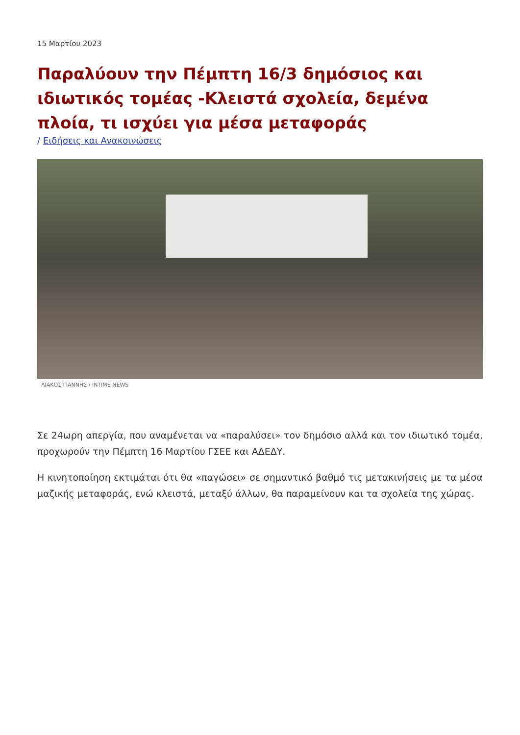15 Μαρτίου 2023
Παραλύουν την Πέμπτη 16/3 δημόσιος και ιδιωτικός τομέας -Κλειστά σχολεία, δεμένα πλοία, τι ισχύει για μέσα μεταφοράς
/ Ειδήσεις και Ανακοινώσεις
ΛΙΑΚΟΣ ΓΙΑΝΝΗΣ / INTIME NEWS
Σε 24ωρη απεργία, που αναμένεται να «παραλύσει» τον δημόσιο αλλά και τον ιδιωτικό τομέα, προχωρούν την Πέμπτη 16 Μαρτίου ΓΣΕΕ και ΑΔΕΔΥ.
Η κινητοποίηση εκτιμάται ότι θα «παγώσει» σε σημαντικό βαθμό τις μετακινήσεις με τα μέσα μαζικής μεταφοράς, ενώ κλειστά, μεταξύ άλλων, θα παραμείνουν και τα σχολεία της χώρας.